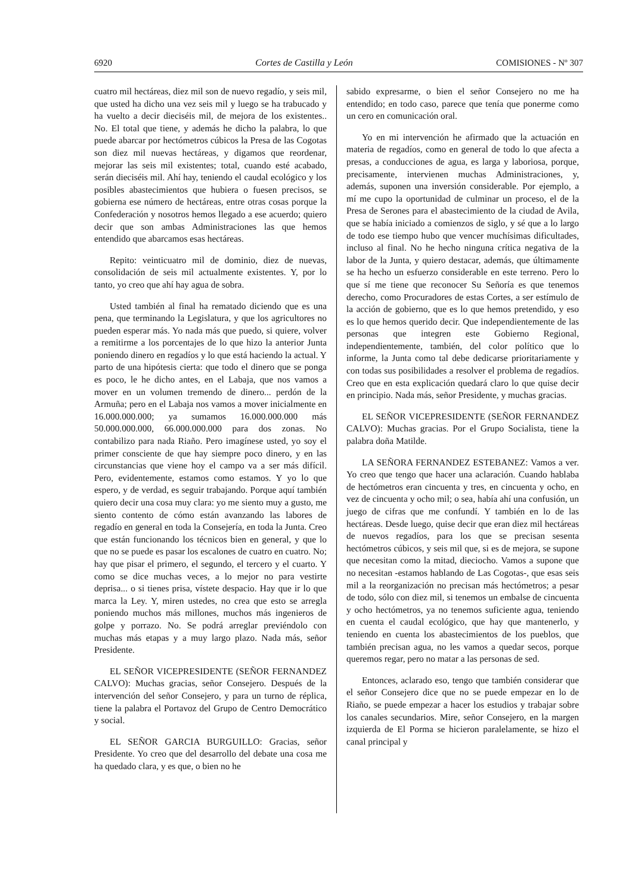6920 Cortes de Castilla y León COMISIONES - Nº 307
cuatro mil hectáreas, diez mil son de nuevo regadío, y seis mil, que usted ha dicho una vez seis mil y luego se ha trabucado y ha vuelto a decir dieciséis mil, de mejora de los existentes.. No. El total que tiene, y además he dicho la palabra, lo que puede abarcar por hectómetros cúbicos la Presa de las Cogotas son diez mil nuevas hectáreas, y digamos que reordenar, mejorar las seis mil existentes; total, cuando esté acabado, serán dieciséis mil. Ahí hay, teniendo el caudal ecológico y los posibles abastecimientos que hubiera o fuesen precisos, se gobierna ese número de hectáreas, entre otras cosas porque la Confederación y nosotros hemos llegado a ese acuerdo; quiero decir que son ambas Administraciones las que hemos entendido que abarcamos esas hectáreas.
Repito: veinticuatro mil de dominio, diez de nuevas, consolidación de seis mil actualmente existentes. Y, por lo tanto, yo creo que ahí hay agua de sobra.
Usted también al final ha rematado diciendo que es una pena, que terminando la Legislatura, y que los agricultores no pueden esperar más. Yo nada más que puedo, si quiere, volver a remitirme a los porcentajes de lo que hizo la anterior Junta poniendo dinero en regadíos y lo que está haciendo la actual. Y parto de una hipótesis cierta: que todo el dinero que se ponga es poco, le he dicho antes, en el Labaja, que nos vamos a mover en un volumen tremendo de dinero... perdón de la Armuña; pero en el Labaja nos vamos a mover inicialmente en 16.000.000.000; ya sumamos 16.000.000.000 más 50.000.000.000, 66.000.000.000 para dos zonas. No contabilizo para nada Riaño. Pero imagínese usted, yo soy el primer consciente de que hay siempre poco dinero, y en las circunstancias que viene hoy el campo va a ser más difícil. Pero, evidentemente, estamos como estamos. Y yo lo que espero, y de verdad, es seguir trabajando. Porque aquí también quiero decir una cosa muy clara: yo me siento muy a gusto, me siento contento de cómo están avanzando las labores de regadío en general en toda la Consejería, en toda la Junta. Creo que están funcionando los técnicos bien en general, y que lo que no se puede es pasar los escalones de cuatro en cuatro. No; hay que pisar el primero, el segundo, el tercero y el cuarto. Y como se dice muchas veces, a lo mejor no para vestirte deprisa... o si tienes prisa, vístete despacio. Hay que ir lo que marca la Ley. Y, miren ustedes, no crea que esto se arregla poniendo muchos más millones, muchos más ingenieros de golpe y porrazo. No. Se podrá arreglar previéndolo con muchas más etapas y a muy largo plazo. Nada más, señor Presidente.
EL SEÑOR VICEPRESIDENTE (SEÑOR FERNANDEZ CALVO): Muchas gracias, señor Consejero. Después de la intervención del señor Consejero, y para un turno de réplica, tiene la palabra el Portavoz del Grupo de Centro Democrático y social.
EL SEÑOR GARCIA BURGUILLO: Gracias, señor Presidente. Yo creo que del desarrollo del debate una cosa me ha quedado clara, y es que, o bien no he
sabido expresarme, o bien el señor Consejero no me ha entendido; en todo caso, parece que tenía que ponerme como un cero en comunicación oral.
Yo en mi intervención he afirmado que la actuación en materia de regadíos, como en general de todo lo que afecta a presas, a conducciones de agua, es larga y laboriosa, porque, precisamente, intervienen muchas Administraciones, y, además, suponen una inversión considerable. Por ejemplo, a mí me cupo la oportunidad de culminar un proceso, el de la Presa de Serones para el abastecimiento de la ciudad de Avila, que se había iniciado a comienzos de siglo, y sé que a lo largo de todo ese tiempo hubo que vencer muchísimas dificultades, incluso al final. No he hecho ninguna crítica negativa de la labor de la Junta, y quiero destacar, además, que últimamente se ha hecho un esfuerzo considerable en este terreno. Pero lo que sí me tiene que reconocer Su Señoría es que tenemos derecho, como Procuradores de estas Cortes, a ser estímulo de la acción de gobierno, que es lo que hemos pretendido, y eso es lo que hemos querido decir. Que independientemente de las personas que integren este Gobierno Regional, independientemente, también, del color político que lo informe, la Junta como tal debe dedicarse prioritariamente y con todas sus posibilidades a resolver el problema de regadíos. Creo que en esta explicación quedará claro lo que quise decir en principio. Nada más, señor Presidente, y muchas gracias.
EL SEÑOR VICEPRESIDENTE (SEÑOR FERNANDEZ CALVO): Muchas gracias. Por el Grupo Socialista, tiene la palabra doña Matilde.
LA SEÑORA FERNANDEZ ESTEBANEZ: Vamos a ver. Yo creo que tengo que hacer una aclaración. Cuando hablaba de hectómetros eran cincuenta y tres, en cincuenta y ocho, en vez de cincuenta y ocho mil; o sea, había ahí una confusión, un juego de cifras que me confundí. Y también en lo de las hectáreas. Desde luego, quise decir que eran diez mil hectáreas de nuevos regadíos, para los que se precisan sesenta hectómetros cúbicos, y seis mil que, si es de mejora, se supone que necesitan como la mitad, dieciocho. Vamos a supone que no necesitan -estamos hablando de Las Cogotas-, que esas seis mil a la reorganización no precisan más hectómetros; a pesar de todo, sólo con diez mil, si tenemos un embalse de cincuenta y ocho hectómetros, ya no tenemos suficiente agua, teniendo en cuenta el caudal ecológico, que hay que mantenerlo, y teniendo en cuenta los abastecimientos de los pueblos, que también precisan agua, no les vamos a quedar secos, porque queremos regar, pero no matar a las personas de sed.
Entonces, aclarado eso, tengo que también considerar que el señor Consejero dice que no se puede empezar en lo de Riaño, se puede empezar a hacer los estudios y trabajar sobre los canales secundarios. Mire, señor Consejero, en la margen izquierda de El Porma se hicieron paralelamente, se hizo el canal principal y